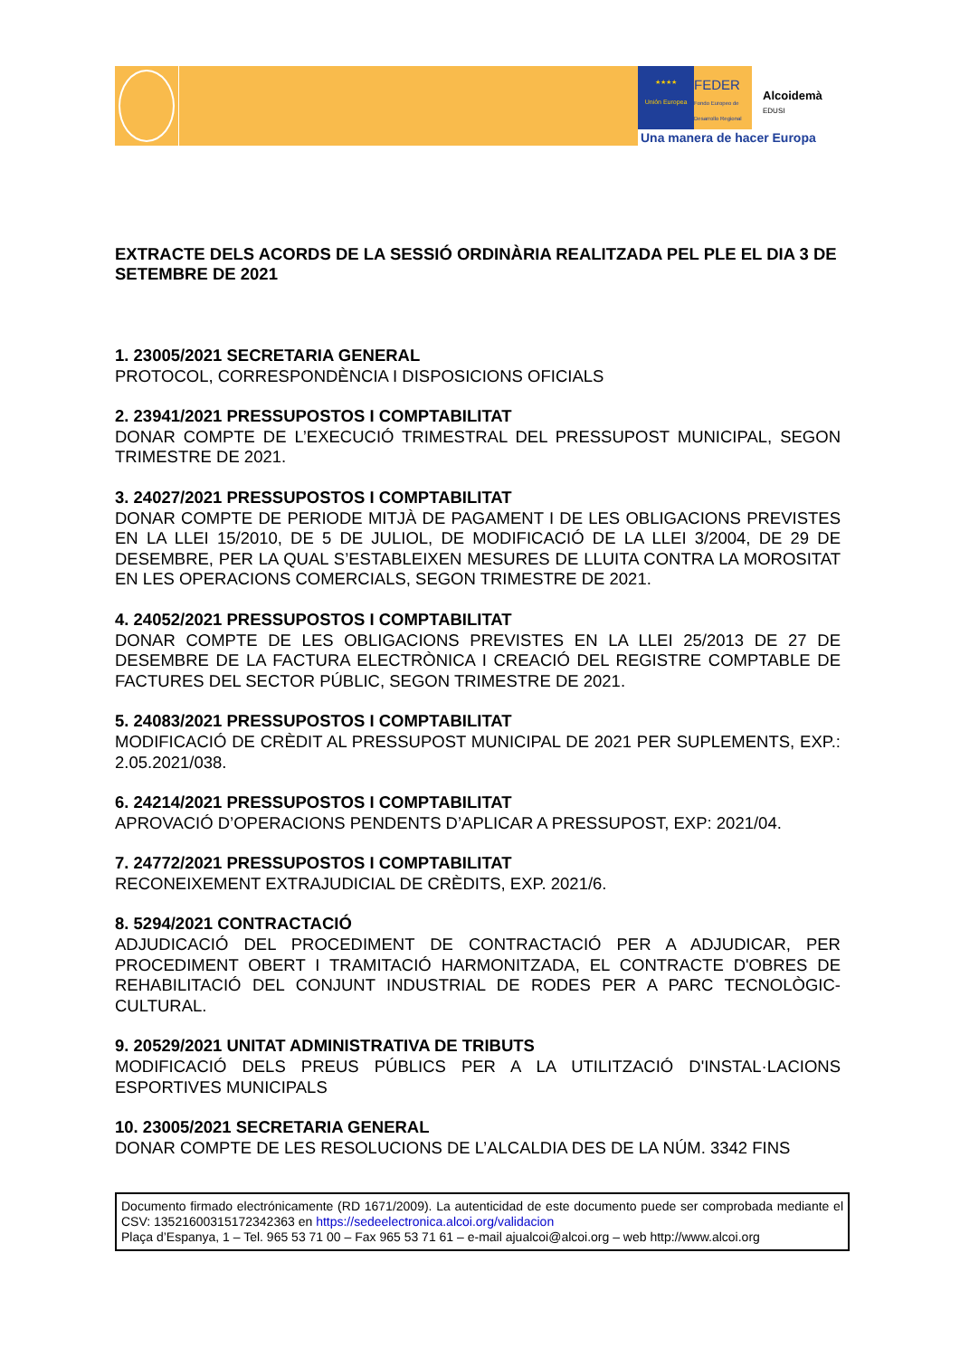★★★★
Unión Europea
FEDER
Fondo Europeo de Desarrollo Regional
Alcoidemà
EDUSI
Una manera de hacer Europa
EXTRACTE DELS ACORDS DE LA SESSIÓ ORDINÀRIA REALITZADA PEL PLE EL DIA 3 DE SETEMBRE DE 2021
1. 23005/2021 SECRETARIA GENERAL
PROTOCOL, CORRESPONDÈNCIA I DISPOSICIONS OFICIALS
2. 23941/2021 PRESSUPOSTOS I COMPTABILITAT
DONAR COMPTE DE L’EXECUCIÓ TRIMESTRAL DEL PRESSUPOST MUNICIPAL, SEGON TRIMESTRE DE 2021.
3. 24027/2021 PRESSUPOSTOS I COMPTABILITAT
DONAR COMPTE DE PERIODE MITJÀ DE PAGAMENT I DE LES OBLIGACIONS PREVISTES EN LA LLEI 15/2010, DE 5 DE JULIOL, DE MODIFICACIÓ DE LA LLEI 3/2004, DE 29 DE DESEMBRE, PER LA QUAL S’ESTABLEIXEN MESURES DE LLUITA CONTRA LA MOROSITAT EN LES OPERACIONS COMERCIALS, SEGON TRIMESTRE DE 2021.
4. 24052/2021 PRESSUPOSTOS I COMPTABILITAT
DONAR COMPTE DE LES OBLIGACIONS PREVISTES EN LA LLEI 25/2013 DE 27 DE DESEMBRE DE LA FACTURA ELECTRÒNICA I CREACIÓ DEL REGISTRE COMPTABLE DE FACTURES DEL SECTOR PÚBLIC, SEGON TRIMESTRE DE 2021.
5. 24083/2021 PRESSUPOSTOS I COMPTABILITAT
MODIFICACIÓ DE CRÈDIT AL PRESSUPOST MUNICIPAL DE 2021 PER SUPLEMENTS, EXP.: 2.05.2021/038.
6. 24214/2021 PRESSUPOSTOS I COMPTABILITAT
APROVACIÓ D’OPERACIONS PENDENTS D’APLICAR A PRESSUPOST, EXP: 2021/04.
7. 24772/2021 PRESSUPOSTOS I COMPTABILITAT
RECONEIXEMENT EXTRAJUDICIAL DE CRÈDITS, EXP. 2021/6.
8. 5294/2021 CONTRACTACIÓ
ADJUDICACIÓ DEL PROCEDIMENT DE CONTRACTACIÓ PER A ADJUDICAR, PER PROCEDIMENT OBERT I TRAMITACIÓ HARMONITZADA, EL CONTRACTE D'OBRES DE REHABILITACIÓ DEL CONJUNT INDUSTRIAL DE RODES PER A PARC TECNOLÒGIC-CULTURAL.
9. 20529/2021 UNITAT ADMINISTRATIVA DE TRIBUTS
MODIFICACIÓ DELS PREUS PÚBLICS PER A LA UTILITZACIÓ D'INSTAL·LACIONS ESPORTIVES MUNICIPALS
10. 23005/2021 SECRETARIA GENERAL
DONAR COMPTE DE LES RESOLUCIONS DE L’ALCALDIA DES DE LA NÚM. 3342 FINS
Documento firmado electrónicamente (RD 1671/2009). La autenticidad de este documento puede ser comprobada mediante el CSV: 13521600315172342363 en https://sedeelectronica.alcoi.org/validacion
Plaça d’Espanya, 1 – Tel. 965 53 71 00 – Fax 965 53 71 61 – e-mail ajualcoi@alcoi.org – web http://www.alcoi.org